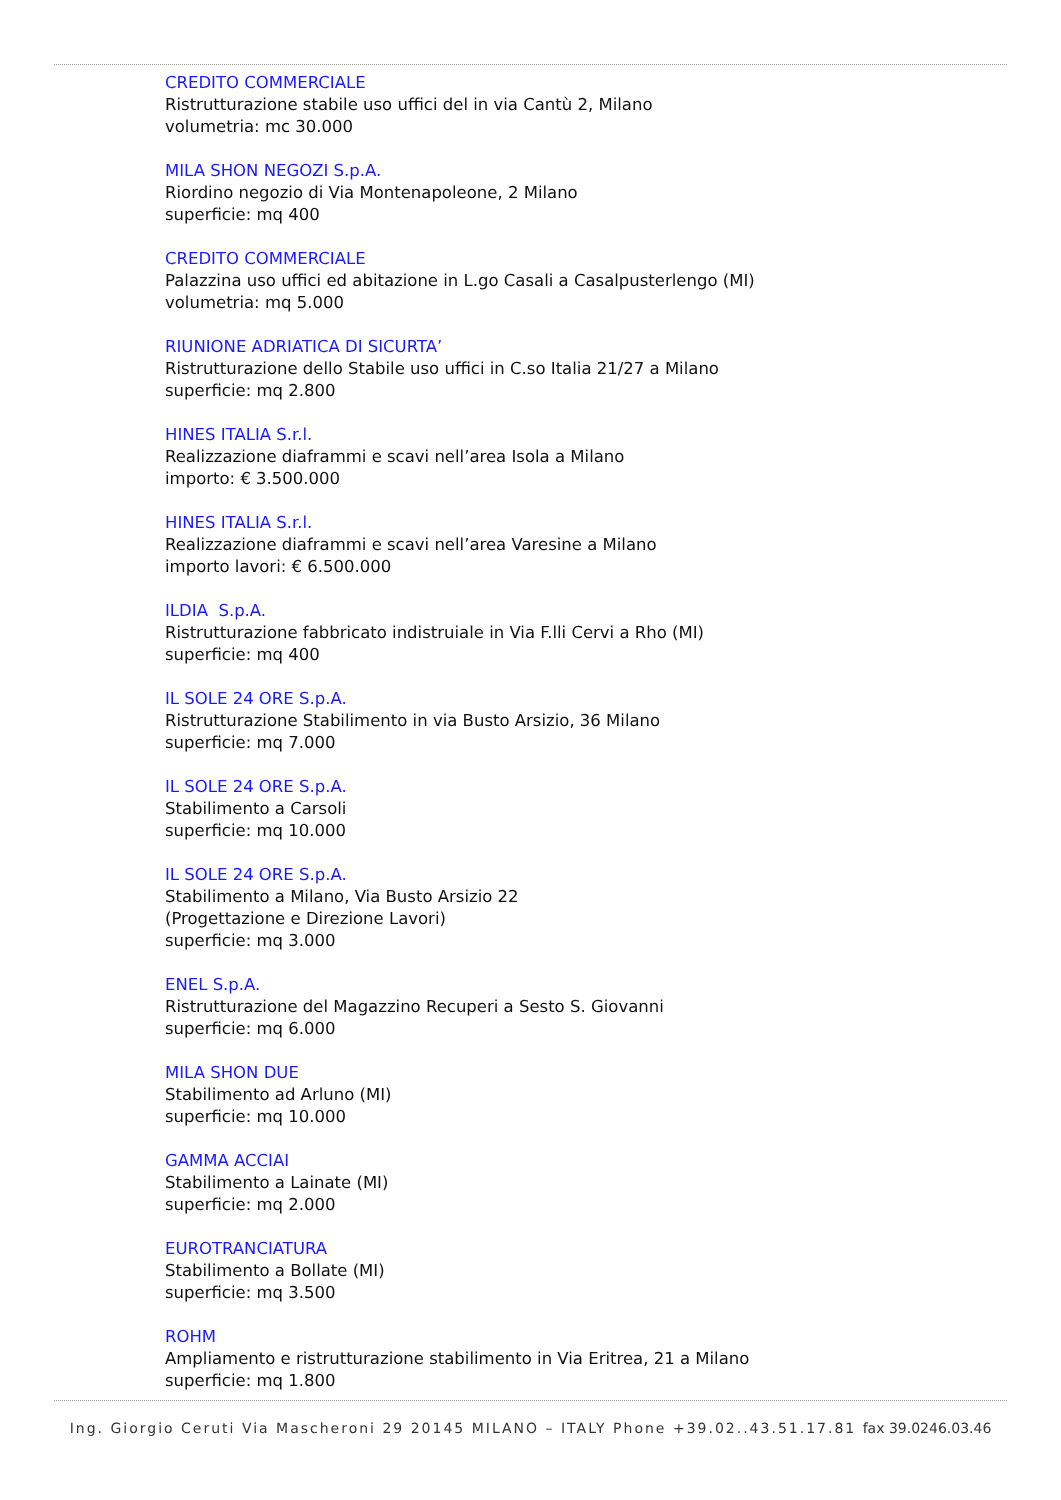CREDITO COMMERCIALE
Ristrutturazione stabile uso uffici del in via Cantù 2, Milano
volumetria: mc 30.000
MILA SHON NEGOZI S.p.A.
Riordino negozio di Via Montenapoleone, 2 Milano
superficie: mq 400
CREDITO COMMERCIALE
Palazzina uso uffici ed abitazione in L.go Casali a Casalpusterlengo (MI)
volumetria: mq 5.000
RIUNIONE ADRIATICA DI SICURTA’
Ristrutturazione dello Stabile uso uffici in C.so Italia 21/27 a Milano
superficie: mq 2.800
HINES ITALIA S.r.l.
Realizzazione diaframmi e scavi nell’area Isola a Milano
importo: € 3.500.000
HINES ITALIA S.r.l.
Realizzazione diaframmi e scavi nell’area Varesine a Milano
importo lavori: € 6.500.000
ILDIA S.p.A.
Ristrutturazione fabbricato indistruiale in Via F.lli Cervi a Rho (MI)
superficie: mq 400
IL SOLE 24 ORE S.p.A.
Ristrutturazione Stabilimento in via Busto Arsizio, 36 Milano
superficie: mq 7.000
IL SOLE 24 ORE S.p.A.
Stabilimento a Carsoli
superficie: mq 10.000
IL SOLE 24 ORE S.p.A.
Stabilimento a Milano, Via Busto Arsizio 22
(Progettazione e Direzione Lavori)
superficie: mq 3.000
ENEL S.p.A.
Ristrutturazione del Magazzino Recuperi a Sesto S. Giovanni
superficie: mq 6.000
MILA SHON DUE
Stabilimento ad Arluno (MI)
superficie: mq 10.000
GAMMA ACCIAI
Stabilimento a Lainate (MI)
superficie: mq 2.000
EUROTRANCIATURA
Stabilimento a Bollate (MI)
superficie: mq 3.500
ROHM
Ampliamento e ristrutturazione stabilimento in Via Eritrea, 21 a Milano
superficie: mq 1.800
Ing. Giorgio Ceruti Via Mascheroni 29 20145 MILANO – ITALY Phone +39.02..43.51.17.81 fax 39.0246.03.46